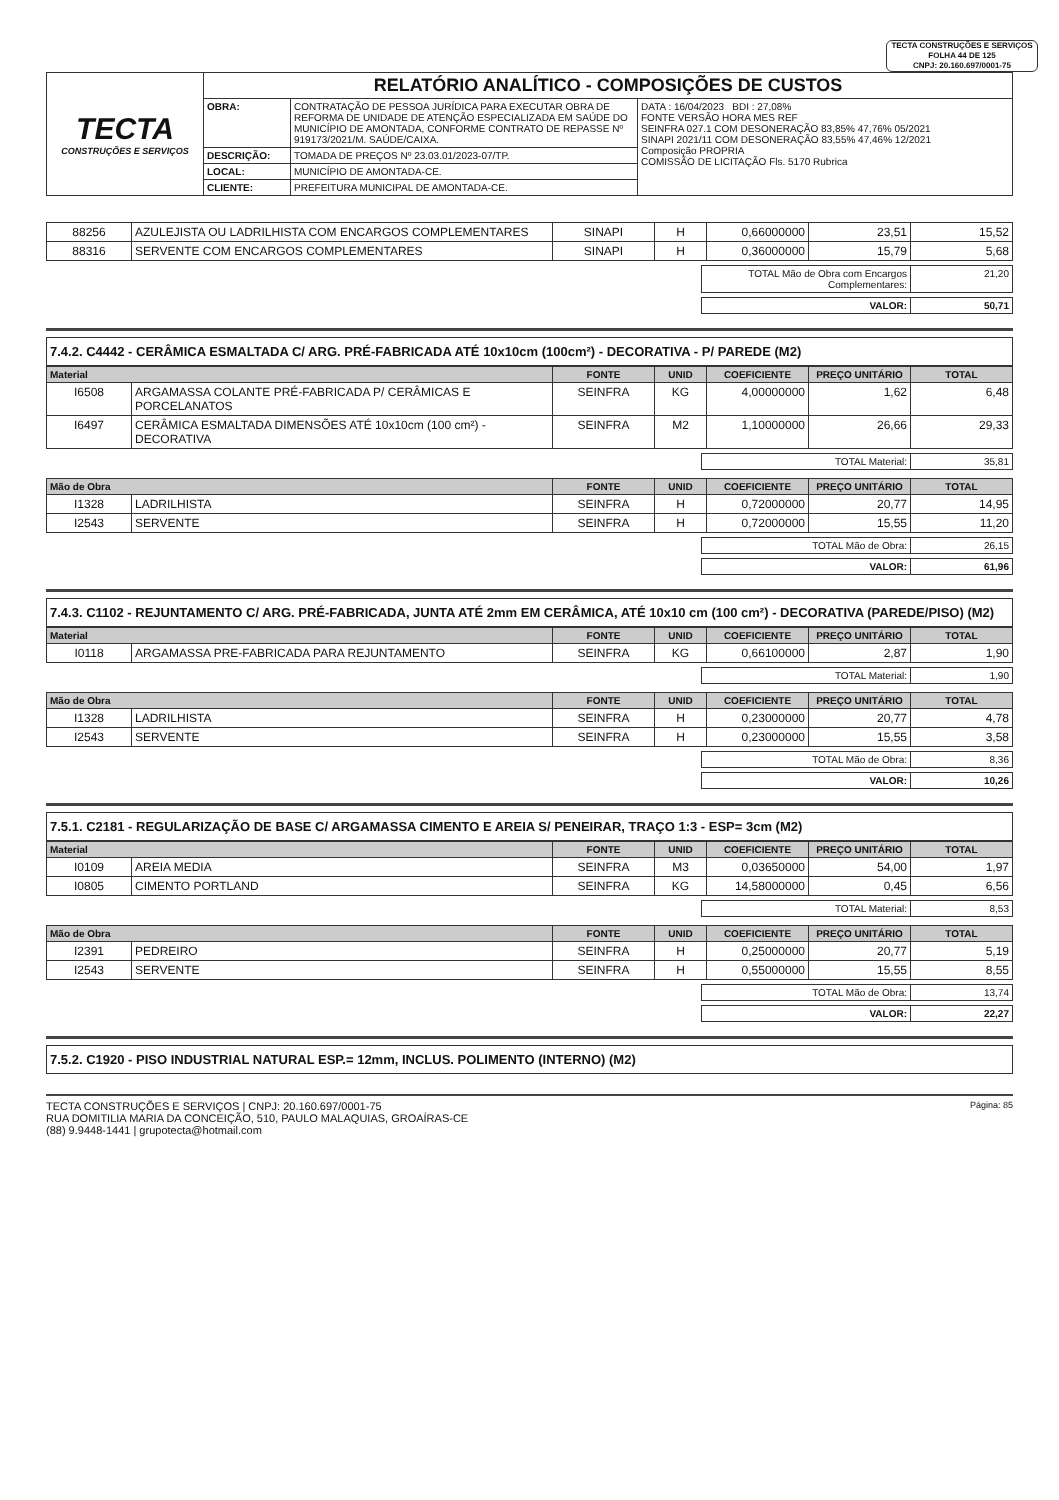TECTA CONSTRUÇÕES E SERVIÇOS
FOLHA 44 DE 125
CNPJ: 20.160.697/0001-75
| TECTA CONSTRUÇÕES E SERVIÇOS | RELATÓRIO ANALÍTICO - COMPOSIÇÕES DE CUSTOS | | |
| | OBRA: | CONTRATAÇÃO DE PESSOA JURÍDICA PARA EXECUTAR OBRA DE REFORMA DE UNIDADE DE ATENÇÃO ESPECIALIZADA EM SAÚDE DO MUNICÍPIO DE AMONTADA, CONFORME CONTRATO DE REPASSE Nº 919173/2021/M. SAÚDE/CAIXA. | DATA : 16/04/2023 BDI : 27,08% FONTE VERSÃO HORA MES REF SEINFRA 027.1 COM DESONERAÇÃO 83,85% 47,76% 05/2021 SINAPI 2021/11 COM DESONERAÇÃO 83,55% 47,46% 12/2021 Composição PROPRIA COMISSÃO DE LICITAÇÃO Fls. 5170 Rubrica |
| | DESCRIÇÃO: | TOMADA DE PREÇOS Nº 23.03.01/2023-07/TP. | |
| | LOCAL: | MUNICÍPIO DE AMONTADA-CE. | |
| | CLIENTE: | PREFEITURA MUNICIPAL DE AMONTADA-CE. | |
| 88256 | AZULEJISTA OU LADRILHISTA COM ENCARGOS COMPLEMENTARES | SINAPI | H | 0,66000000 | 23,51 | 15,52 |
| 88316 | SERVENTE COM ENCARGOS COMPLEMENTARES | SINAPI | H | 0,36000000 | 15,79 | 5,68 |
| TOTAL Mão de Obra com Encargos Complementares: | 21,20 |
| VALOR: | 50,71 |
7.4.2. C4442 - CERÂMICA ESMALTADA C/ ARG. PRÉ-FABRICADA ATÉ 10x10cm (100cm²) - DECORATIVA - P/ PAREDE (M2)
| Material | | FONTE | UNID | COEFICIENTE | PREÇO UNITÁRIO | TOTAL |
| --- | --- | --- | --- | --- | --- | --- |
| I6508 | ARGAMASSA COLANTE PRÉ-FABRICADA P/ CERÂMICAS E PORCELANATOS | SEINFRA | KG | 4,00000000 | 1,62 | 6,48 |
| I6497 | CERÂMICA ESMALTADA DIMENSÕES ATÉ 10x10cm (100 cm²) - DECORATIVA | SEINFRA | M2 | 1,10000000 | 26,66 | 29,33 |
| TOTAL Material: | 35,81 |
| Mão de Obra | | FONTE | UNID | COEFICIENTE | PREÇO UNITÁRIO | TOTAL |
| --- | --- | --- | --- | --- | --- | --- |
| I1328 | LADRILHISTA | SEINFRA | H | 0,72000000 | 20,77 | 14,95 |
| I2543 | SERVENTE | SEINFRA | H | 0,72000000 | 15,55 | 11,20 |
| TOTAL Mão de Obra: | 26,15 |
| VALOR: | 61,96 |
7.4.3. C1102 - REJUNTAMENTO C/ ARG. PRÉ-FABRICADA, JUNTA ATÉ 2mm EM CERÂMICA, ATÉ 10x10 cm (100 cm²) - DECORATIVA (PAREDE/PISO) (M2)
| Material | | FONTE | UNID | COEFICIENTE | PREÇO UNITÁRIO | TOTAL |
| --- | --- | --- | --- | --- | --- | --- |
| I0118 | ARGAMASSA PRE-FABRICADA PARA REJUNTAMENTO | SEINFRA | KG | 0,66100000 | 2,87 | 1,90 |
| TOTAL Material: | 1,90 |
| Mão de Obra | | FONTE | UNID | COEFICIENTE | PREÇO UNITÁRIO | TOTAL |
| --- | --- | --- | --- | --- | --- | --- |
| I1328 | LADRILHISTA | SEINFRA | H | 0,23000000 | 20,77 | 4,78 |
| I2543 | SERVENTE | SEINFRA | H | 0,23000000 | 15,55 | 3,58 |
| TOTAL Mão de Obra: | 8,36 |
| VALOR: | 10,26 |
7.5.1. C2181 - REGULARIZAÇÃO DE BASE C/ ARGAMASSA CIMENTO E AREIA S/ PENEIRAR, TRAÇO 1:3 - ESP= 3cm (M2)
| Material | | FONTE | UNID | COEFICIENTE | PREÇO UNITÁRIO | TOTAL |
| --- | --- | --- | --- | --- | --- | --- |
| I0109 | AREIA MEDIA | SEINFRA | M3 | 0,03650000 | 54,00 | 1,97 |
| I0805 | CIMENTO PORTLAND | SEINFRA | KG | 14,58000000 | 0,45 | 6,56 |
| TOTAL Material: | 8,53 |
| Mão de Obra | | FONTE | UNID | COEFICIENTE | PREÇO UNITÁRIO | TOTAL |
| --- | --- | --- | --- | --- | --- | --- |
| I2391 | PEDREIRO | SEINFRA | H | 0,25000000 | 20,77 | 5,19 |
| I2543 | SERVENTE | SEINFRA | H | 0,55000000 | 15,55 | 8,55 |
| TOTAL Mão de Obra: | 13,74 |
| VALOR: | 22,27 |
7.5.2. C1920 - PISO INDUSTRIAL NATURAL ESP.= 12mm, INCLUS. POLIMENTO (INTERNO) (M2)
Página: 85
TECTA CONSTRUÇÕES E SERVIÇOS | CNPJ: 20.160.697/0001-75
RUA DOMITILIA MARIA DA CONCEIÇÃO, 510, PAULO MALAQUIAS, GROAÍRAS-CE
(88) 9.9448-1441 | grupotecta@hotmail.com